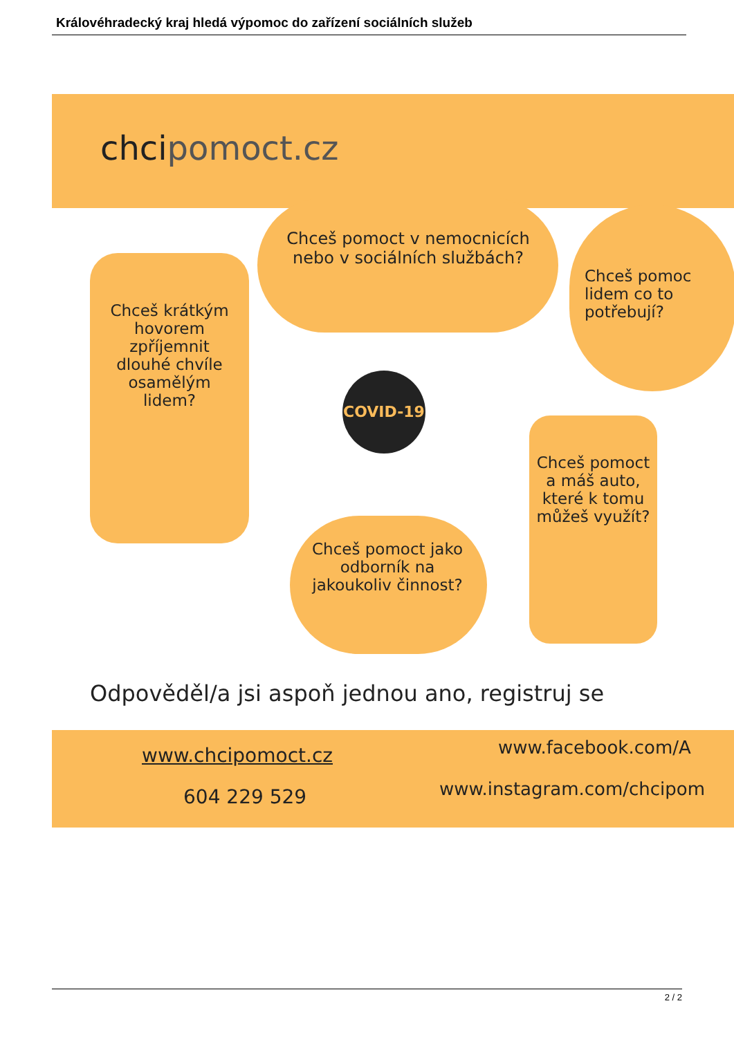Královéhradecký kraj hledá výpomoc do zařízení sociálních služeb
chcipomoct.cz
Chceš krátkým hovorem zpříjemnit dlouhé chvíle osamělým lidem?
Chceš pomoct v nemocnicích nebo v sociálních službách?
Chceš pomoc lidem co to potřebují?
COVID-19
Chceš pomoct jako odborník na jakoukoliv činnost?
Chceš pomoct a máš auto, které k tomu můžeš využít?
Odpověděl/a jsi aspoň jednou ano, registruj se
www.chcipomoct.cz www.facebook.com/A
604 229 529 www.instagram.com/chcipom
2 / 2